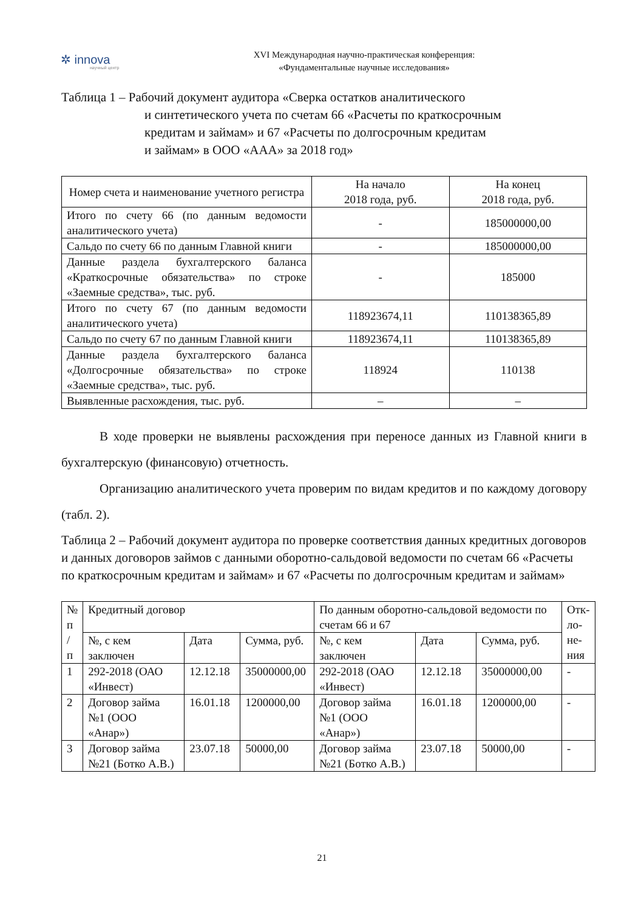✲ innova
научный центр
XVI Международная научно-практическая конференция:
«Фундаментальные научные исследования»
Таблица 1 – Рабочий документ аудитора «Сверка остатков аналитического
и синтетического учета по счетам 66 «Расчеты по краткосрочным
кредитам и займам» и 67 «Расчеты по долгосрочным кредитам
и займам» в ООО «ААА» за 2018 год»
| Номер счета и наименование учетного регистра | На начало 2018 года, руб. | На конец 2018 года, руб. |
| --- | --- | --- |
| Итого по счету 66 (по данным ведомости аналитического учета) | - | 185000000,00 |
| Сальдо по счету 66 по данным Главной книги | - | 185000000,00 |
| Данные раздела бухгалтерского баланса «Краткосрочные обязательства» по строке «Заемные средства», тыс. руб. | - | 185000 |
| Итого по счету 67 (по данным ведомости аналитического учета) | 118923674,11 | 110138365,89 |
| Сальдо по счету 67 по данным Главной книги | 118923674,11 | 110138365,89 |
| Данные раздела бухгалтерского баланса «Долгосрочные обязательства» по строке «Заемные средства», тыс. руб. | 118924 | 110138 |
| Выявленные расхождения, тыс. руб. | – | – |
В ходе проверки не выявлены расхождения при переносе данных из Главной книги в бухгалтерскую (финансовую) отчетность.
Организацию аналитического учета проверим по видам кредитов и по каждому договору (табл. 2).
Таблица 2 – Рабочий документ аудитора по проверке соответствия данных кредитных договоров и данных договоров займов с данными оборотно-сальдовой ведомости по счетам 66 «Расчеты по краткосрочным кредитам и займам» и 67 «Расчеты по долгосрочным кредитам и займам»
| № п / п | Кредитный договор | | | По данным оборотно-сальдовой ведомости по счетам 66 и 67 | | | От­к­ло­не­ния |
| --- | --- | --- | --- | --- | --- | --- | --- |
| | №, с кем заключен | Дата | Сумма, руб. | №, с кем заключен | Дата | Сумма, руб. | |
| 1 | 292-2018 (ОАО «Инвест) | 12.12.18 | 35000000,00 | 292-2018 (ОАО «Инвест) | 12.12.18 | 35000000,00 | - |
| 2 | Договор займа №1 (ООО «Анар») | 16.01.18 | 1200000,00 | Договор займа №1 (ООО «Анар») | 16.01.18 | 1200000,00 | - |
| 3 | Договор займа №21 (Ботко А.В.) | 23.07.18 | 50000,00 | Договор займа №21 (Ботко А.В.) | 23.07.18 | 50000,00 | - |
21